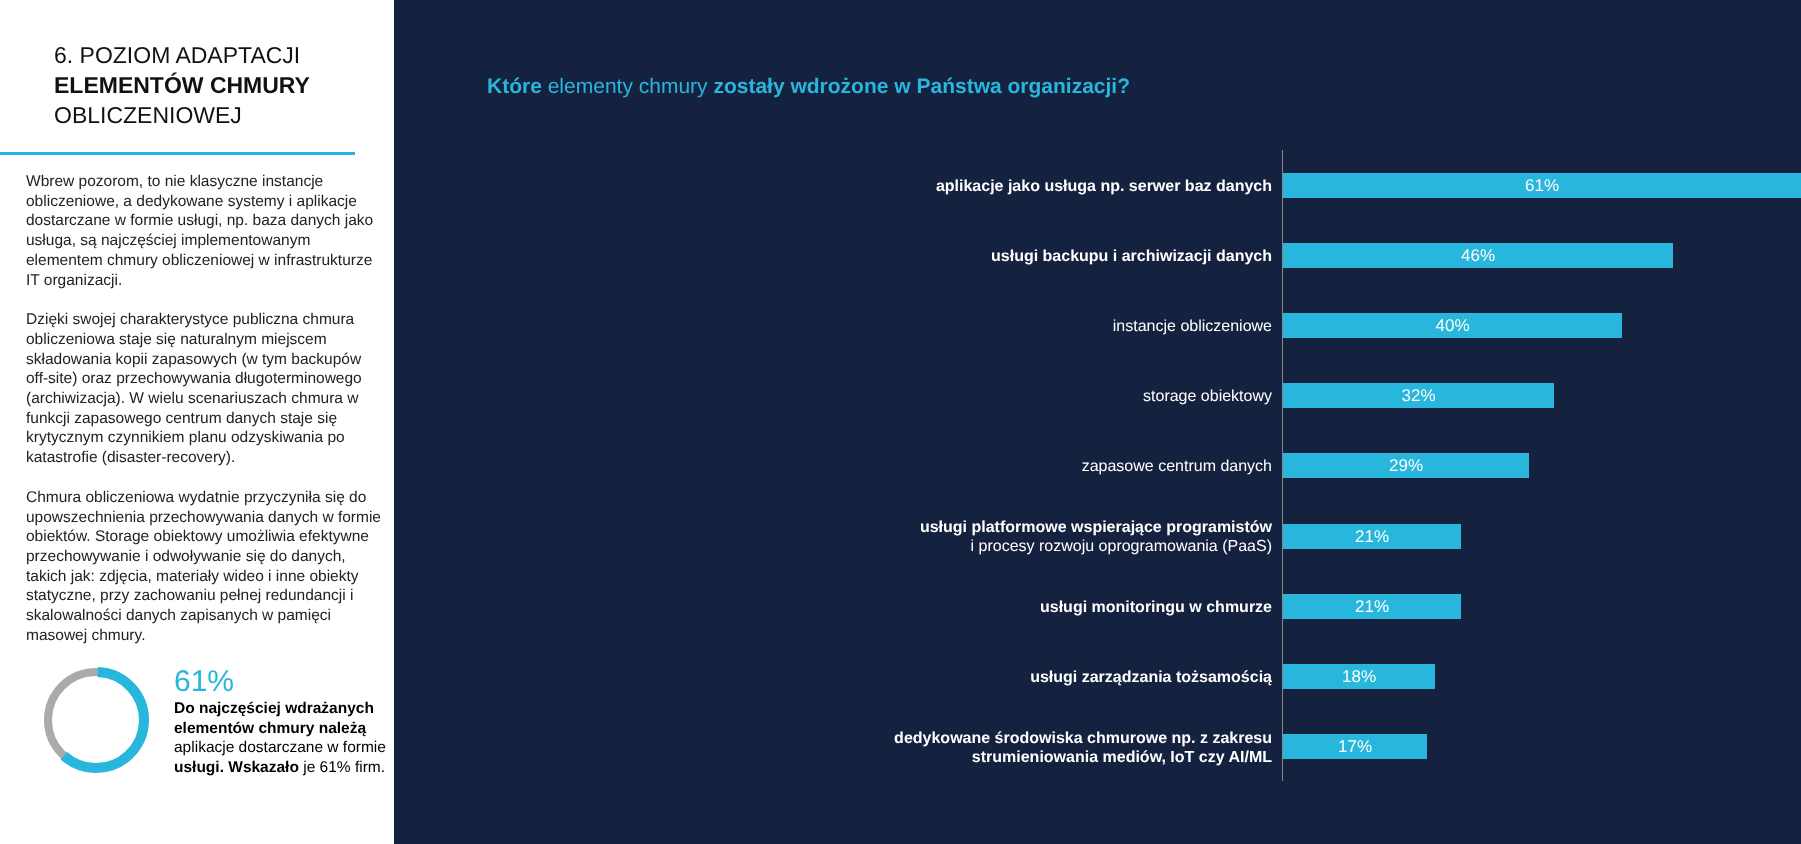6. POZIOM ADAPTACJI
ELEMENTÓW CHMURY
OBLICZENIOWEJ
Wbrew pozorom, to nie klasyczne instancje obliczeniowe, a dedykowane systemy i aplikacje dostarczane w formie usługi, np. baza danych jako usługa, są najczęściej implementowanym elementem chmury obliczeniowej w infrastrukturze IT organizacji.
Dzięki swojej charakterystyce publiczna chmura obliczeniowa staje się naturalnym miejscem składowania kopii zapasowych (w tym backupów off-site) oraz przechowywania długoterminowego (archiwizacja). W wielu scenariuszach chmura w funkcji zapasowego centrum danych staje się krytycznym czynnikiem planu odzyskiwania po katastrofie (disaster-recovery).
Chmura obliczeniowa wydatnie przyczyniła się do upowszechnienia przechowywania danych w formie obiektów. Storage obiektowy umożliwia efektywne przechowywanie i odwoływanie się do danych, takich jak: zdjęcia, materiały wideo i inne obiekty statyczne, przy zachowaniu pełnej redundancji i skalowalności danych zapisanych w pamięci masowej chmury.
61%
Do najczęściej wdrażanych elementów chmury należą aplikacje dostarczane w formie usługi. Wskazało je 61% firm.
Które elementy chmury zostały wdrożone w Państwa organizacji?
aplikacje jako usługa np. serwer baz danych
61%
usługi backupu i archiwizacji danych
46%
instancje obliczeniowe
40%
storage obiektowy
32%
zapasowe centrum danych
29%
usługi platformowe wspierające programistów
i procesy rozwoju oprogramowania (PaaS)
21%
usługi monitoringu w chmurze
21%
usługi zarządzania tożsamością
18%
dedykowane środowiska chmurowe np. z zakresu
strumieniowania mediów, IoT czy AI/ML
17%